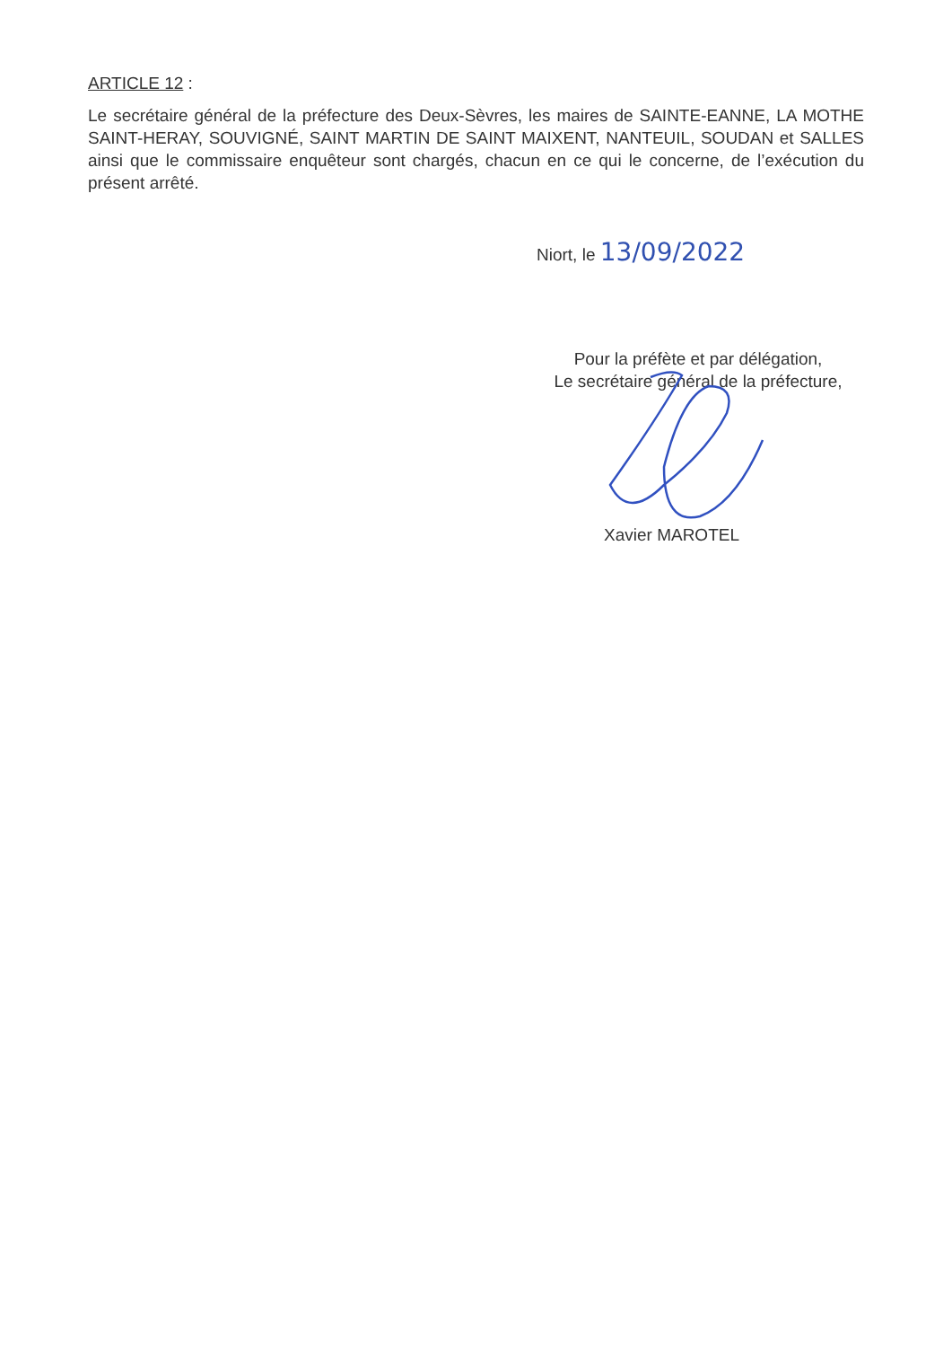ARTICLE 12 :
Le secrétaire général de la préfecture des Deux-Sèvres, les maires de SAINTE-EANNE, LA MOTHE SAINT-HERAY, SOUVIGNÉ, SAINT MARTIN DE SAINT MAIXENT, NANTEUIL, SOUDAN et SALLES ainsi que le commissaire enquêteur sont chargés, chacun en ce qui le concerne, de l’exécution du présent arrêté.
Niort, le 13/09/2022
Pour la préfète et par délégation,
Le secrétaire général de la préfecture,
Xavier MAROTEL